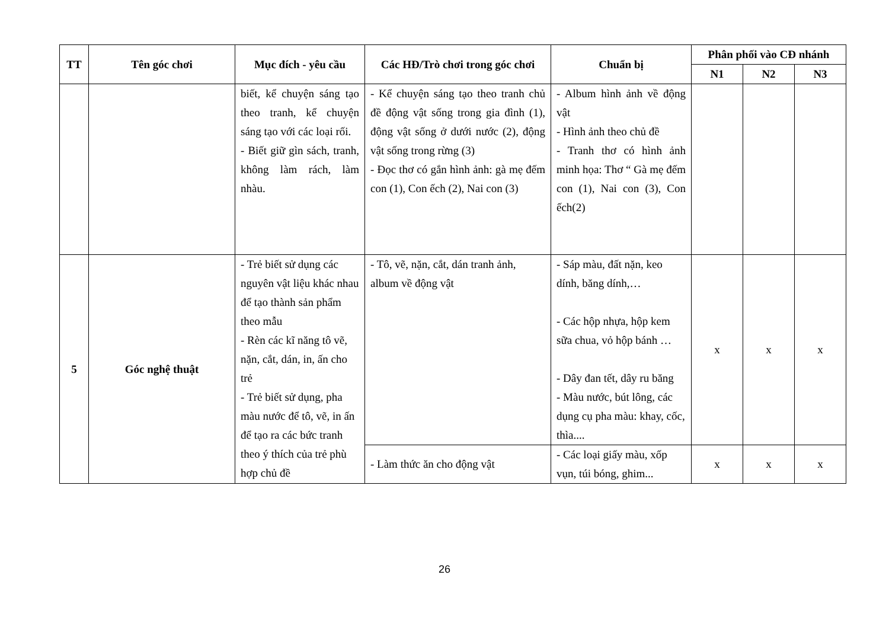| TT | Tên góc chơi | Mục đích - yêu cầu | Các HĐ/Trò chơi trong góc chơi | Chuẩn bị | Phân phối vào CĐ nhánh | | |
| --- | --- | --- | --- | --- | --- | --- | --- |
| | | | | | N1 | N2 | N3 |
| | | biết, kể chuyện sáng tạo theo tranh, kể chuyện sáng tạo với các loại rối. - Biết giữ gìn sách, tranh, không làm rách, làm nhàu. | - Kể chuyện sáng tạo theo tranh chủ đề động vật sống trong gia đình (1), động vật sống ở dưới nước (2), động vật sống trong rừng (3) - Đọc thơ có gắn hình ảnh: gà mẹ đếm con (1), Con ếch (2), Nai con (3) | - Album hình ảnh về động vật - Hình ảnh theo chủ đề - Tranh thơ có hình ảnh minh họa: Thơ “ Gà mẹ đếm con (1), Nai con (3), Con ếch(2) | | | |
| 5 | Góc nghệ thuật | - Trẻ biết sử dụng các nguyên vật liệu khác nhau để tạo thành sản phẩm theo mẫu - Rèn các kĩ năng tô vẽ, nặn, cắt, dán, in, ấn cho trẻ - Trẻ biết sử dụng, pha màu nước để tô, vẽ, in ấn để tạo ra các bức tranh theo ý thích của trẻ phù hợp chủ đề | - Tô, vẽ, nặn, cắt, dán tranh ảnh, album về động vật | - Sáp màu, đất nặn, keo dính, băng dính,… - Các hộp nhựa, hộp kem sữa chua, vỏ hộp bánh … - Dây đan tết, dây ru băng - Màu nước, bút lông, các dụng cụ pha màu: khay, cốc, thìa.... | x | x | x |
| | | | - Làm thức ăn cho động vật | - Các loại giấy màu, xốp vụn, túi bóng, ghim... | x | x | x |
26